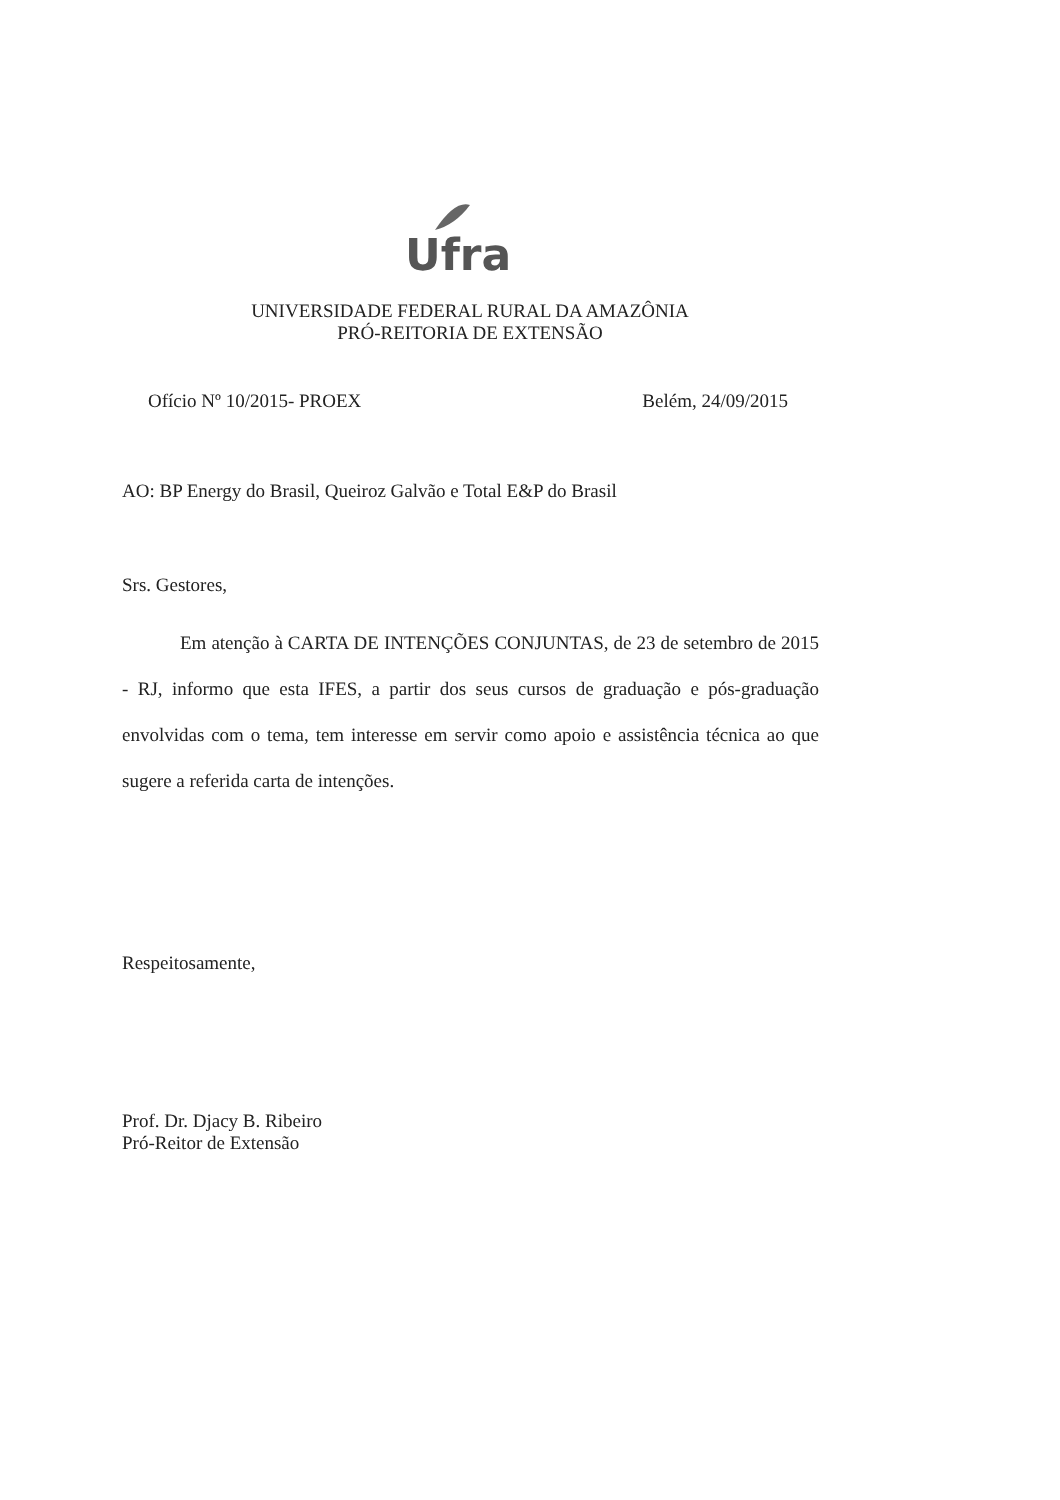Ufra
UNIVERSIDADE FEDERAL RURAL DA AMAZÔNIA
PRÓ-REITORIA DE EXTENSÃO
Ofício Nº 10/2015- PROEX Belém, 24/09/2015
AO: BP Energy do Brasil, Queiroz Galvão e Total E&P do Brasil
Srs. Gestores,
Em atenção à CARTA DE INTENÇÕES CONJUNTAS, de 23 de setembro de 2015 - RJ, informo que esta IFES, a partir dos seus cursos de graduação e pós-graduação envolvidas com o tema, tem interesse em servir como apoio e assistência técnica ao que sugere a referida carta de intenções.
Respeitosamente,
Prof. Dr. Djacy B. Ribeiro
Pró-Reitor de Extensão